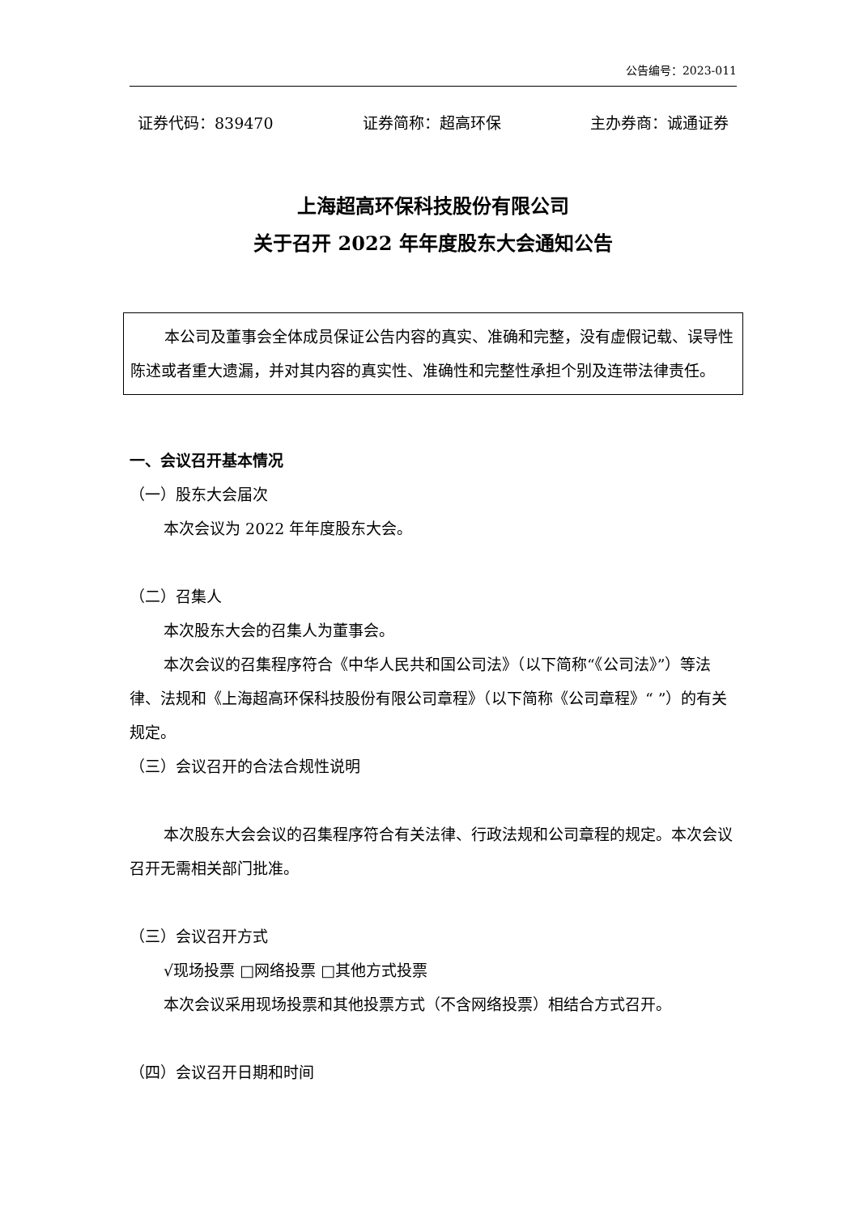公告编号：2023-011
证券代码：839470 证券简称：超高环保 主办券商：诚通证券
上海超高环保科技股份有限公司
关于召开 2022 年年度股东大会通知公告
本公司及董事会全体成员保证公告内容的真实、准确和完整，没有虚假记载、误导性陈述或者重大遗漏，并对其内容的真实性、准确性和完整性承担个别及连带法律责任。
一、会议召开基本情况
（一）股东大会届次
本次会议为 2022 年年度股东大会。
（二）召集人
本次股东大会的召集人为董事会。
本次会议的召集程序符合《中华人民共和国公司法》（以下简称“《公司法》”）等法律、法规和《上海超高环保科技股份有限公司章程》（以下简称《公司章程》“ ”）的有关规定。
（三）会议召开的合法合规性说明
本次股东大会会议的召集程序符合有关法律、行政法规和公司章程的规定。本次会议召开无需相关部门批准。
（三）会议召开方式
√现场投票 □网络投票 □其他方式投票
本次会议采用现场投票和其他投票方式（不含网络投票）相结合方式召开。
（四）会议召开日期和时间